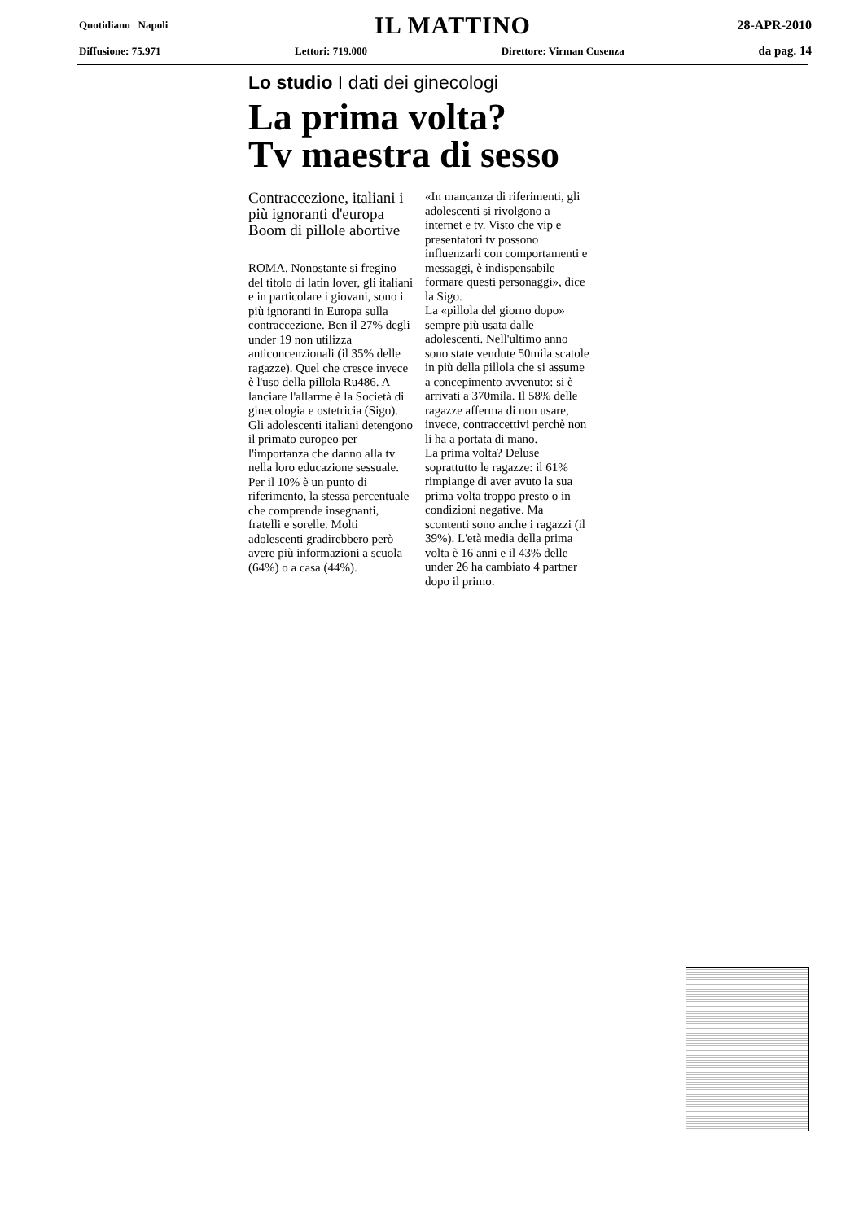Quotidiano Napoli IL MATTINO 28-APR-2010
Diffusione: 75.971 Lettori: 719.000 Direttore: Virman Cusenza da pag. 14
Lo studio I dati dei ginecologi
La prima volta?
Tv maestra di sesso
Contraccezione, italiani i più ignoranti d'europa Boom di pillole abortive
ROMA. Nonostante si fregino del titolo di latin lover, gli italiani e in particolare i giovani, sono i più ignoranti in Europa sulla contraccezione. Ben il 27% degli under 19 non utilizza anticoncenzionali (il 35% delle ragazze). Quel che cresce invece è l'uso della pillola Ru486. A lanciare l'allarme è la Società di ginecologia e ostetricia (Sigo).
Gli adolescenti italiani detengono il primato europeo per l'importanza che danno alla tv nella loro educazione sessuale. Per il 10% è un punto di riferimento, la stessa percentuale che comprende insegnanti, fratelli e sorelle. Molti adolescenti gradirebbero però avere più informazioni a scuola (64%) o a casa (44%).
«In mancanza di riferimenti, gli adolescenti si rivolgono a internet e tv. Visto che vip e presentatori tv possono influenzarli con comportamenti e messaggi, è indispensabile formare questi personaggi», dice la Sigo.
La «pillola del giorno dopo» sempre più usata dalle adolescenti. Nell'ultimo anno sono state vendute 50mila scatole in più della pillola che si assume a concepimento avvenuto: si è arrivati a 370mila. Il 58% delle ragazze afferma di non usare, invece, contraccettivi perchè non li ha a portata di mano.
La prima volta? Deluse soprattutto le ragazze: il 61% rimpiange di aver avuto la sua prima volta troppo presto o in condizioni negative. Ma scontenti sono anche i ragazzi (il 39%). L'età media della prima volta è 16 anni e il 43% delle under 26 ha cambiato 4 partner dopo il primo.